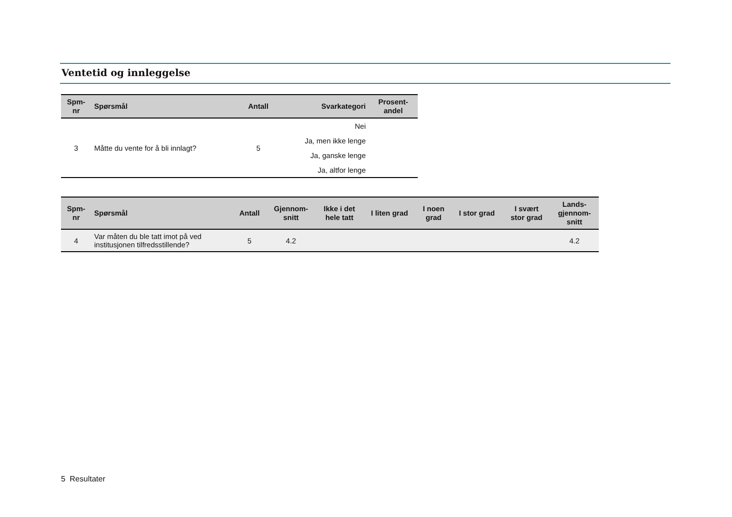Ventetid og innleggelse
| Spm- nr | Spørsmål | Antall | Svarkategori | Prosent- andel |
| --- | --- | --- | --- | --- |
| 3 | Måtte du vente for å bli innlagt? | 5 | Nei | |
| | | | Ja, men ikke lenge | |
| | | | Ja, ganske lenge | |
| | | | Ja, altfor lenge | |
| Spm- nr | Spørsmål | Antall | Gjennom- snitt | Ikke i det hele tatt | I liten grad | I noen grad | I stor grad | I svært stor grad | Lands- gjennom- snitt |
| --- | --- | --- | --- | --- | --- | --- | --- | --- | --- |
| 4 | Var måten du ble tatt imot på ved institusjonen tilfredsstillende? | 5 | 4.2 | | | | | | 4.2 |
5 Resultater